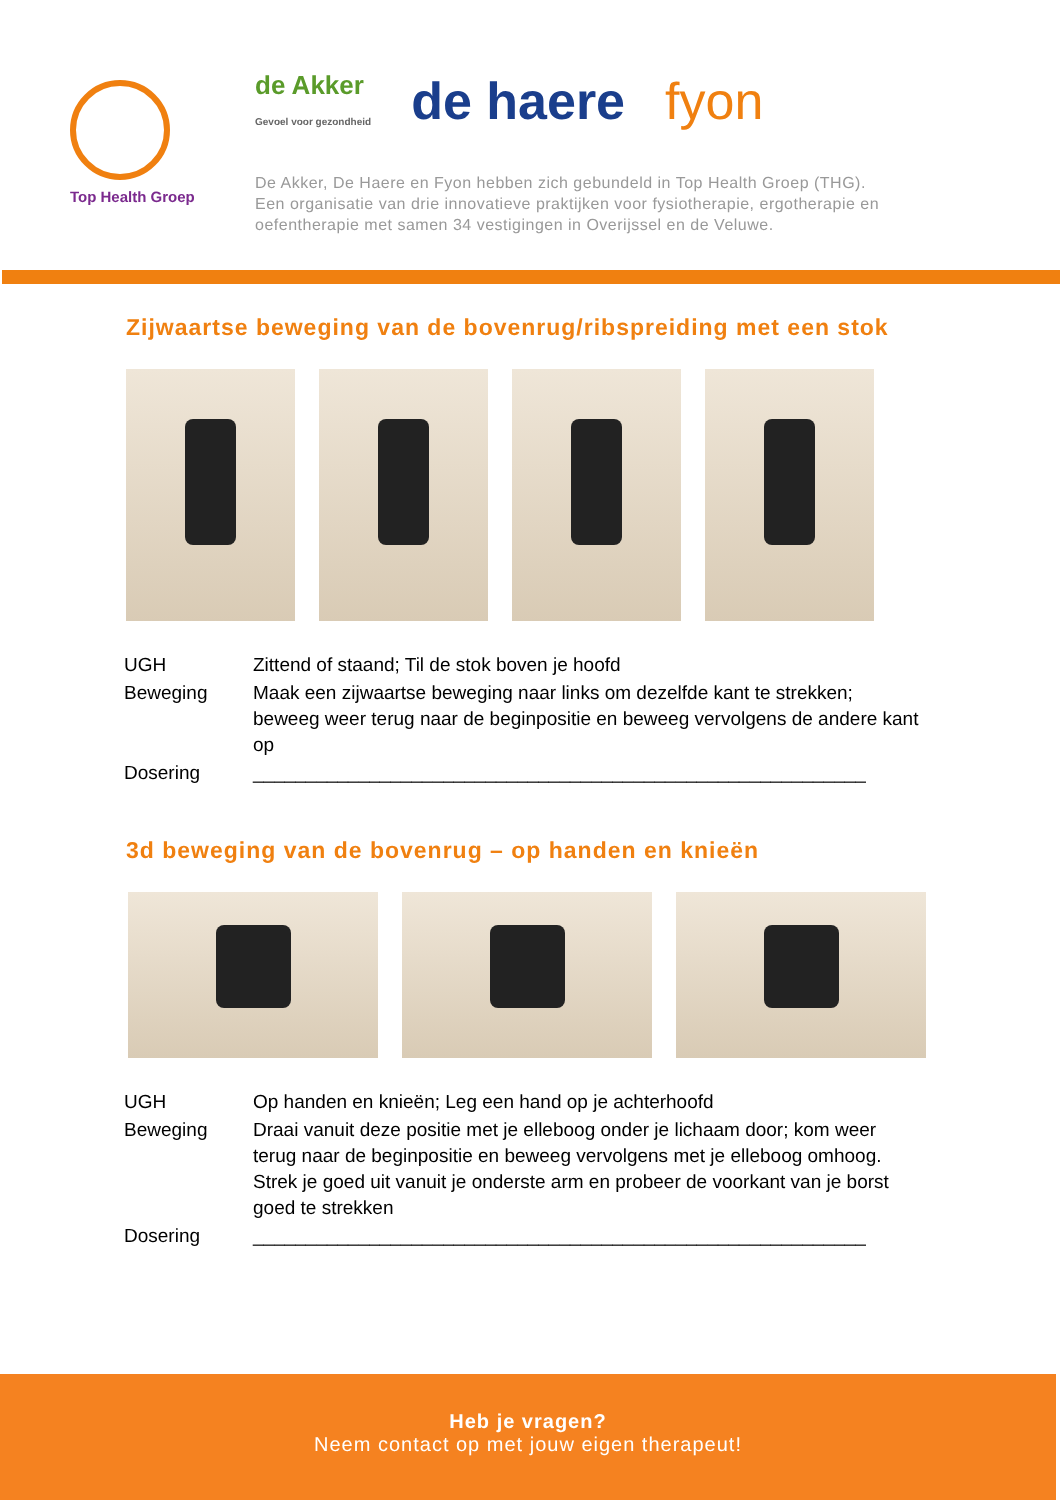Top Health Groep
de Akker
Gevoel voor gezondheid de haere fyon
De Akker, De Haere en Fyon hebben zich gebundeld in Top Health Groep (THG).
Een organisatie van drie innovatieve praktijken voor fysiotherapie, ergotherapie en
oefentherapie met samen 34 vestigingen in Overijssel en de Veluwe.
Zijwaartse beweging van de bovenrug/ribspreiding met een stok
| UGH | Zittend of staand; Til de stok boven je hoofd |
| Beweging | Maak een zijwaartse beweging naar links om dezelfde kant te strekken; beweeg weer terug naar de beginpositie en beweeg vervolgens de andere kant op |
| Dosering | __________________________________________________________ |
3d beweging van de bovenrug – op handen en knieën
| UGH | Op handen en knieën; Leg een hand op je achterhoofd |
| Beweging | Draai vanuit deze positie met je elleboog onder je lichaam door; kom weer terug naar de beginpositie en beweeg vervolgens met je elleboog omhoog. Strek je goed uit vanuit je onderste arm en probeer de voorkant van je borst goed te strekken |
| Dosering | __________________________________________________________ |
Heb je vragen?
Neem contact op met jouw eigen therapeut!